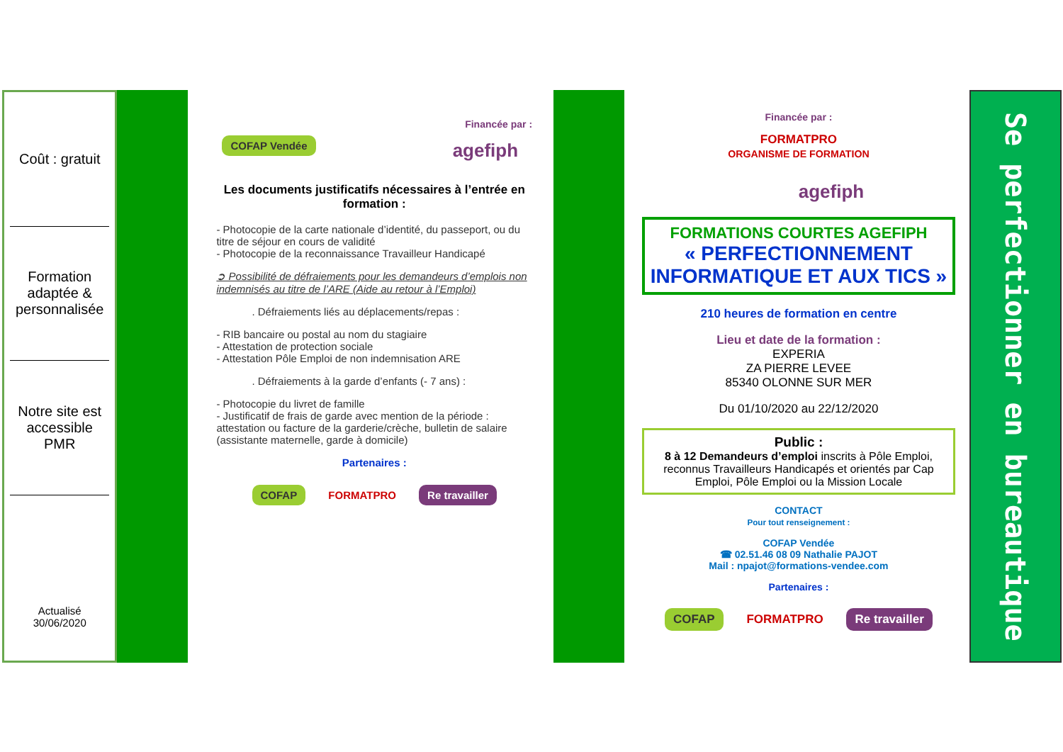Coût : gratuit
Formation adaptée & personnalisée
Notre site est accessible PMR
Actualisé
30/06/2020
Financée par :
COFAP Vendée agefiph
Les documents justificatifs nécessaires à l’entrée en formation :
- Photocopie de la carte nationale d’identité, du passeport, ou du titre de séjour en cours de validité
- Photocopie de la reconnaissance Travailleur Handicapé
➲ Possibilité de défraiements pour les demandeurs d’emplois non indemnisés au titre de l’ARE (Aide au retour à l’Emploi)
. Défraiements liés au déplacements/repas :
- RIB bancaire ou postal au nom du stagiaire
- Attestation de protection sociale
- Attestation Pôle Emploi de non indemnisation ARE
. Défraiements à la garde d’enfants (- 7 ans) :
- Photocopie du livret de famille
- Justificatif de frais de garde avec mention de la période : attestation ou facture de la garderie/crèche, bulletin de salaire (assistante maternelle, garde à domicile)
Partenaires :
COFAP FORMATPRO Re travailler
Financée par :
FORMATPRO
ORGANISME DE FORMATION agefiph
FORMATIONS COURTES AGEFIPH
« PERFECTIONNEMENT INFORMATIQUE ET AUX TICS »
210 heures de formation en centre
Lieu et date de la formation :
EXPERIA
ZA PIERRE LEVEE
85340 OLONNE SUR MER
Du 01/10/2020 au 22/12/2020
Public :
8 à 12 Demandeurs d’emploi inscrits à Pôle Emploi, reconnus Travailleurs Handicapés et orientés par Cap Emploi, Pôle Emploi ou la Mission Locale
CONTACT
Pour tout renseignement :
COFAP Vendée
☎ 02.51.46 08 09 Nathalie PAJOT
Mail : npajot@formations-vendee.com
Partenaires :
COFAP FORMATPRO Re travailler
Se perfectionner en bureautique